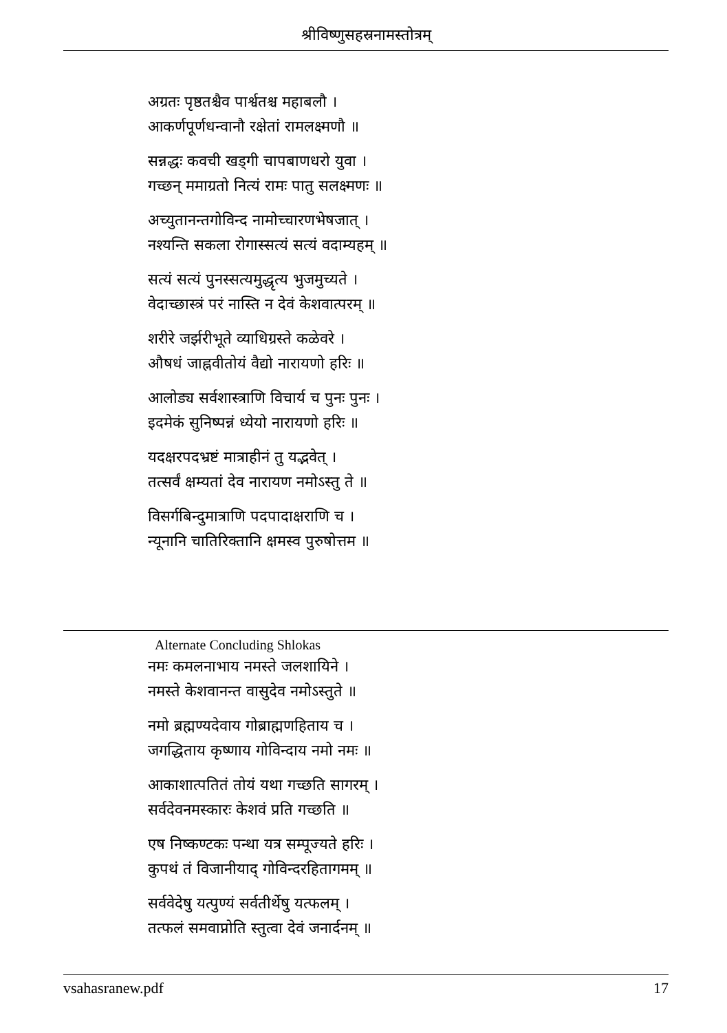श्रीविष्णुसहस्रनामस्तोत्रम्
अग्रतः पृष्ठतश्चैव पार्श्वतश्च महाबलौ ।
आकर्णपूर्णधन्वानौ रक्षेतां रामलक्ष्मणौ ॥
सन्नद्धः कवची खड्गी चापबाणधरो युवा ।
गच्छन् ममाग्रतो नित्यं रामः पातु सलक्ष्मणः ॥
अच्युतानन्तगोविन्द नामोच्चारणभेषजात् ।
नश्यन्ति सकला रोगास्सत्यं सत्यं वदाम्यहम् ॥
सत्यं सत्यं पुनस्सत्यमुद्धृत्य भुजमुच्यते ।
वेदाच्छास्त्रं परं नास्ति न देवं केशवात्परम् ॥
शरीरे जर्झरीभूते व्याधिग्रस्ते कळेवरे ।
औषधं जाह्नवीतोयं वैद्यो नारायणो हरिः ॥
आलोड्य सर्वशास्त्राणि विचार्य च पुनः पुनः ।
इदमेकं सुनिष्पन्नं ध्येयो नारायणो हरिः ॥
यदक्षरपदभ्रष्टं मात्राहीनं तु यद्भवेत् ।
तत्सर्वं क्षम्यतां देव नारायण नमोऽस्तु ते ॥
विसर्गबिन्दुमात्राणि पदपादाक्षराणि च ।
न्यूनानि चातिरिक्तानि क्षमस्व पुरुषोत्तम ॥
Alternate Concluding Shlokas
नमः कमलनाभाय नमस्ते जलशायिने ।
नमस्ते केशवानन्त वासुदेव नमोऽस्तुते ॥
नमो ब्रह्मण्यदेवाय गोब्राह्मणहिताय च ।
जगद्धिताय कृष्णाय गोविन्दाय नमो नमः ॥
आकाशात्पतितं तोयं यथा गच्छति सागरम् ।
सर्वदेवनमस्कारः केशवं प्रति गच्छति ॥
एष निष्कण्टकः पन्था यत्र सम्पूज्यते हरिः ।
कुपथं तं विजानीयाद् गोविन्दरहितागमम् ॥
सर्ववेदेषु यत्पुण्यं सर्वतीर्थेषु यत्फलम् ।
तत्फलं समवाप्नोति स्तुत्वा देवं जनार्दनम् ॥
vsahasranew.pdf 17